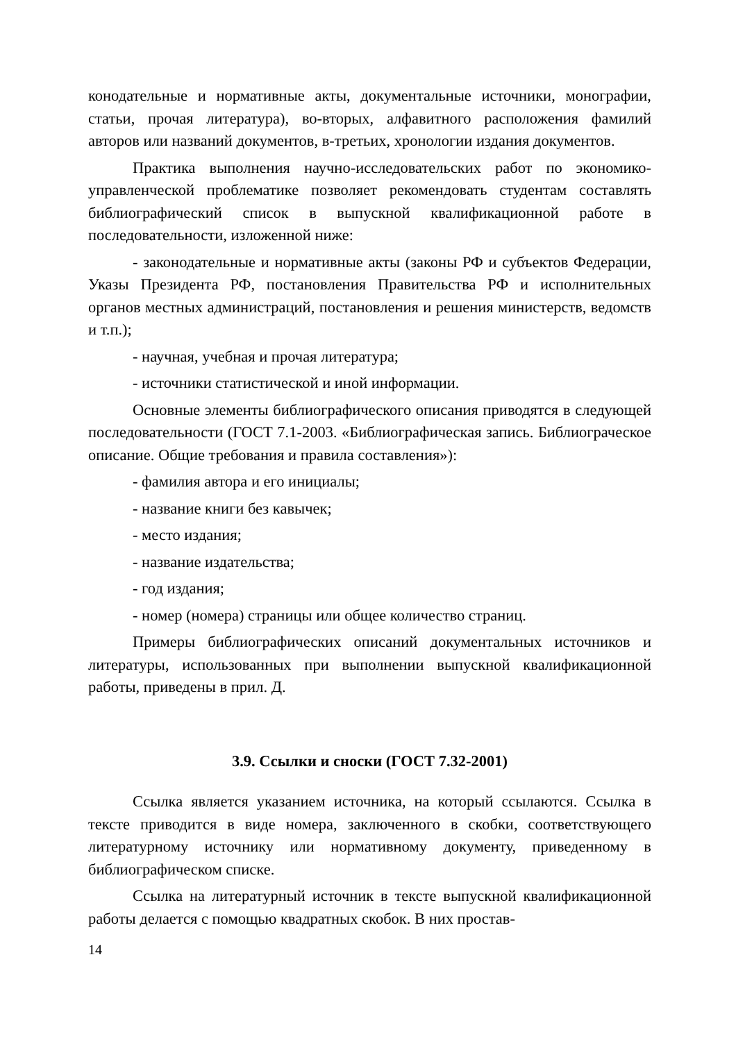конодательные и нормативные акты, документальные источники, монографии, статьи, прочая литература), во-вторых, алфавитного расположения фамилий авторов или названий документов, в-третьих, хронологии издания документов.
Практика выполнения научно-исследовательских работ по экономико-управленческой проблематике позволяет рекомендовать студентам составлять библиографический список в выпускной квалификационной работе в последовательности, изложенной ниже:
- законодательные и нормативные акты (законы РФ и субъектов Федерации, Указы Президента РФ, постановления Правительства РФ и исполнительных органов местных администраций, постановления и решения министерств, ведомств и т.п.);
- научная, учебная и прочая литература;
- источники статистической и иной информации.
Основные элементы библиографического описания приводятся в следующей последовательности (ГОСТ 7.1-2003. «Библиографическая запись. Библиограческое описание. Общие требования и правила составления»):
- фамилия автора и его инициалы;
- название книги без кавычек;
- место издания;
- название издательства;
- год издания;
- номер (номера) страницы или общее количество страниц.
Примеры библиографических описаний документальных источников и литературы, использованных при выполнении выпускной квалификационной работы, приведены в прил. Д.
3.9. Ссылки и сноски (ГОСТ 7.32-2001)
Ссылка является указанием источника, на который ссылаются. Ссылка в тексте приводится в виде номера, заключенного в скобки, соответствующего литературному источнику или нормативному документу, приведенному в библиографическом списке.
Ссылка на литературный источник в тексте выпускной квалификационной работы делается с помощью квадратных скобок. В них простав-
14